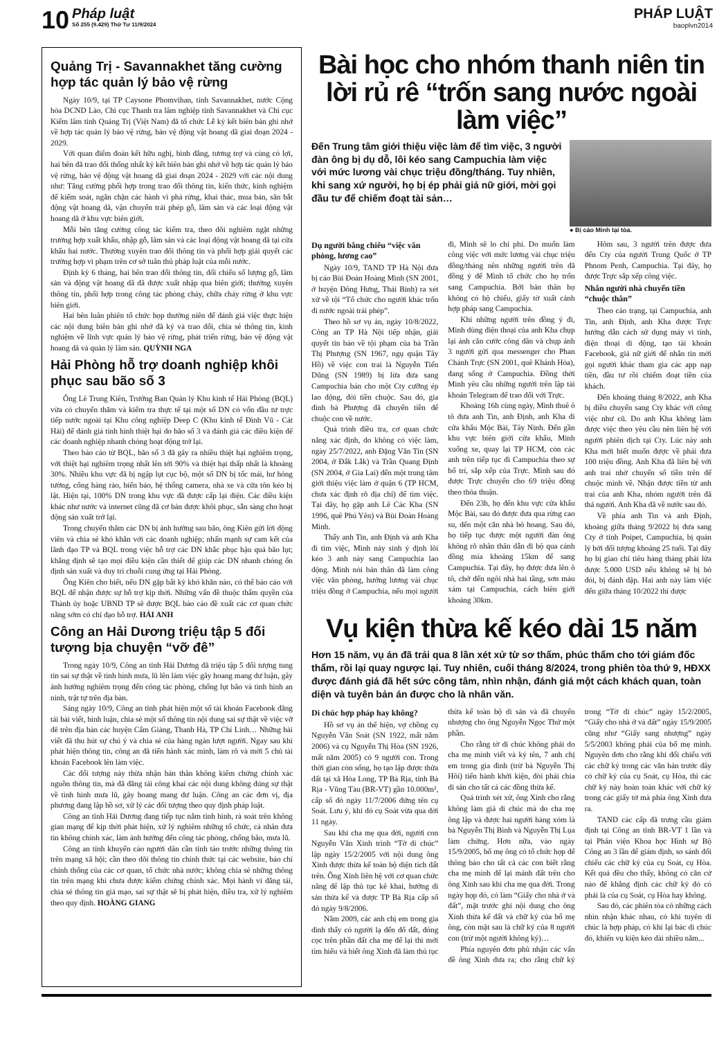10
Pháp luật
Số 255 (9.429) Thứ Tư 11/9/2024
PHÁP LUẬT
baoplvn2014
Quảng Trị - Savannakhet tăng cường hợp tác quản lý bảo vệ rừng
Ngày 10/9, tại TP Caysone Phomvihan, tỉnh Savannakhet, nước Cộng hòa DCND Lào, Chi cục Thanh tra lâm nghiệp tỉnh Savannakhet và Chi cục Kiểm lâm tỉnh Quảng Trị (Việt Nam) đã tổ chức Lễ ký kết biên bản ghi nhớ về hợp tác quản lý bảo vệ rừng, bảo vệ động vật hoang dã giai đoạn 2024 - 2029.
Với quan điểm đoàn kết hữu nghị, bình đẳng, tương trợ và cùng có lợi, hai bên đã trao đổi thống nhất ký kết biên bản ghi nhớ về hợp tác quản lý bảo vệ rừng, bảo vệ động vật hoang dã giai đoạn 2024 - 2029 với các nội dung như: Tăng cường phối hợp trong trao đổi thông tin, kiến thức, kinh nghiệm để kiểm soát, ngăn chặn các hành vi phá rừng, khai thác, mua bán, săn bắt động vật hoang dã, vận chuyển trái phép gỗ, lâm sản và các loại động vật hoang dã ở khu vực biên giới.
Mỗi bên tăng cường công tác kiểm tra, theo dõi nghiêm ngặt những trường hợp xuất khẩu, nhập gỗ, lâm sản và các loại động vật hoang dã tại cửa khẩu hai nước. Thường xuyên trao đổi thông tin và phối hợp giải quyết các trường hợp vi phạm trên cơ sở tuân thủ pháp luật của mỗi nước.
Định kỳ 6 tháng, hai bên trao đổi thông tin, đối chiếu số lượng gỗ, lâm sản và động vật hoang dã đã được xuất nhập qua biên giới; thường xuyên thông tin, phối hợp trong công tác phòng cháy, chữa cháy rừng ở khu vực biên giới.
Hai bên luân phiên tổ chức họp thường niên để đánh giá việc thực hiện các nội dung biên bản ghi nhớ đã ký và trao đổi, chia sẻ thông tin, kinh nghiệm về lĩnh vực quản lý bảo vệ rừng, phát triển rừng, bảo vệ động vật hoang dã và quản lý lâm sản. QUỲNH NGA
Hải Phòng hỗ trợ doanh nghiệp khôi phục sau bão số 3
Ông Lê Trung Kiên, Trưởng Ban Quản lý Khu kinh tế Hải Phòng (BQL) vừa có chuyến thăm và kiểm tra thực tế tại một số DN có vốn đầu tư trực tiếp nước ngoài tại Khu công nghiệp Deep C (Khu kinh tế Đình Vũ - Cát Hải) để đánh giá tình hình thiệt hại do bão số 3 và đánh giá các điều kiện để các doanh nghiệp nhanh chóng hoạt động trở lại.
Theo báo cáo từ BQL, bão số 3 đã gây ra nhiều thiệt hại nghiêm trọng, với thiệt hại nghiêm trọng nhất lên tới 90% và thiệt hại thấp nhất là khoảng 30%. Nhiều khu vực đã bị ngập lụt cục bộ, một số DN bị tốc mái, hư hỏng tường, cổng hàng rào, biển báo, hệ thống camera, nhà xe và cửa tôn kéo bị lật. Hiện tại, 100% DN trong khu vực đã được cấp lại điện. Các điều kiện khác như nước và internet cũng đã cơ bản được khôi phục, sẵn sàng cho hoạt động sản xuất trở lại.
Trong chuyến thăm các DN bị ảnh hưởng sau bão, ông Kiên gửi lời động viên và chia sẻ khó khăn với các doanh nghiệp; nhấn mạnh sự cam kết của lãnh đạo TP và BQL trong việc hỗ trợ các DN khắc phục hậu quả bão lụt; khẳng định sẽ tạo mọi điều kiện cần thiết để giúp các DN nhanh chóng ổn định sản xuất và duy trì chuỗi cung ứng tại Hải Phòng.
Ông Kiên cho biết, nếu DN gặp bất kỳ khó khăn nào, có thể báo cáo với BQL để nhận được sự hỗ trợ kịp thời. Những vấn đề thuộc thẩm quyền của Thành ủy hoặc UBND TP sẽ được BQL báo cáo đề xuất các cơ quan chức năng sớm có chỉ đạo hỗ trợ. HẢI ANH
Công an Hải Dương triệu tập 5 đối tượng bịa chuyện “vỡ đê”
Trong ngày 10/9, Công an tỉnh Hải Dương đã triệu tập 5 đối tượng tung tin sai sự thật về tình hình mưa, lũ lên làm việc gây hoang mang dư luận, gây ảnh hưởng nghiêm trọng đến công tác phòng, chống lụt bão và tình hình an ninh, trật tự trên địa bàn.
Sáng ngày 10/9, Công an tỉnh phát hiện một số tài khoản Facebook đăng tải bài viết, bình luận, chia sẻ một số thông tin nội dung sai sự thật về việc vỡ đê trên địa bàn các huyện Cẩm Giàng, Thanh Hà, TP Chí Linh… Những bài viết đã thu hút sự chú ý và chia sẻ của hàng ngàn lượt người. Ngay sau khi phát hiện thông tin, công an đã tiến hành xác minh, làm rõ và mời 5 chủ tài khoản Facebook lên làm việc.
Các đối tượng này thừa nhận bản thân không kiểm chứng chính xác nguồn thông tin, mà đã đăng tải công khai các nội dung không đúng sự thật về tình hình mưa lũ, gây hoang mang dư luận. Công an các đơn vị, địa phương đang lập hồ sơ, xử lý các đối tượng theo quy định pháp luật.
Công an tỉnh Hải Dương đang tiếp tục nắm tình hình, rà soát trên không gian mạng để kịp thời phát hiện, xử lý nghiêm những tổ chức, cá nhân đưa tin không chính xác, làm ảnh hưởng đến công tác phòng, chống bão, mưa lũ.
Công an tỉnh khuyến cáo người dân cần tỉnh táo trước những thông tin trên mạng xã hội; cần theo dõi thông tin chính thức tại các website, báo chí chính thống của các cơ quan, tổ chức nhà nước; không chia sẻ những thông tin trên mạng khi chưa được kiểm chứng chính xác. Mọi hành vi đăng tải, chia sẻ thông tin giả mạo, sai sự thật sẽ bị phát hiện, điều tra, xử lý nghiêm theo quy định. HOÀNG GIANG
Bài học cho nhóm thanh niên tin lời rủ rê “trốn sang nước ngoài làm việc”
Đến Trung tâm giới thiệu việc làm để tìm việc, 3 người đàn ông bị dụ dỗ, lôi kéo sang Campuchia làm việc với mức lương vài chục triệu đồng/tháng. Tuy nhiên, khi sang xứ người, họ bị ép phải giả nữ giới, mời gọi đầu tư để chiếm đoạt tài sản…
● Bị cáo Minh tại tòa.
Dụ người bằng chiêu “việc văn phòng, lương cao”
Ngày 10/9, TAND TP Hà Nội đưa bị cáo Bùi Đoàn Hoàng Minh (SN 2001, ở huyện Đông Hưng, Thái Bình) ra xét xử về tội “Tổ chức cho người khác trốn đi nước ngoài trái phép”.
Theo hồ sơ vụ án, ngày 10/8/2022, Công an TP Hà Nội tiếp nhận, giải quyết tin báo về tội phạm của bà Trần Thị Phượng (SN 1967, ngụ quận Tây Hồ) về việc con trai là Nguyễn Tiến Dũng (SN 1989) bị lừa đưa sang Campuchia bán cho một Cty cưỡng ép lao động, đòi tiền chuộc. Sau đó, gia đình bà Phượng đã chuyển tiền để chuộc con về nước.
Quá trình điều tra, cơ quan chức năng xác định, do không có việc làm, ngày 25/7/2022, anh Đặng Văn Tin (SN 2004, ở Đắk Lắk) và Trần Quang Định (SN 2004, ở Gia Lai) đến một trung tâm giới thiệu việc làm ở quận 6 (TP HCM, chưa xác định rõ địa chỉ) để tìm việc. Tại đây, họ gặp anh Lê Các Kha (SN 1996, quê Phú Yên) và Bùi Đoàn Hoàng Minh.
Thấy anh Tin, anh Định và anh Kha đi tìm việc, Minh nảy sinh ý định lôi kéo 3 anh này sang Campuchia lao động. Minh nói bản thân đã làm công việc văn phòng, hưởng lương vài chục triệu đồng ở Campuchia, nếu mọi người đi, Minh sẽ lo chi phí. Do muốn làm công việc với mức lương vài chục triệu đồng/tháng nên những người trên đã đồng ý để Minh tổ chức cho họ trốn sang Campuchia. Bởi bản thân họ không có hộ chiếu, giấy tờ xuất cảnh hợp pháp sang Campuchia.
Khi những người trên đồng ý đi, Minh dùng điện thoại của anh Kha chụp lại ảnh căn cước công dân và chụp ảnh 3 người gửi qua messenger cho Phan Chánh Trực (SN 2001, quê Khánh Hòa), đang sống ở Campuchia. Đồng thời Minh yêu cầu những người trên lập tài khoản Telegram để trao đổi với Trực.
Khoảng 16h cùng ngày, Minh thuê ô tô đưa anh Tin, anh Định, anh Kha đi cửa khẩu Mộc Bài, Tây Ninh. Đến gần khu vực biên giới cửa khẩu, Minh xuống xe, quay lại TP HCM, còn các anh trên tiếp tục đi Campuchia theo sự bố trí, sắp xếp của Trực. Minh sau đó được Trực chuyển cho 69 triệu đồng theo thỏa thuận.
Đến 23h, họ đến khu vực cửa khẩu Mộc Bài, sau đó được đưa qua rừng cao su, đến một căn nhà bỏ hoang. Sau đó, họ tiếp tục được một người đàn ông không rõ nhân thân dẫn đi bộ qua cánh đồng mía khoảng 15km để sang Campuchia. Tại đây, họ được đưa lên ô tô, chở đến ngôi nhà hai tầng, sơn màu xám tại Campuchia, cách biên giới khoảng 30km.
Hôm sau, 3 người trên được đưa đến Cty của người Trung Quốc ở TP Phnom Penh, Campuchia. Tại đây, họ được Trực sắp xếp công việc.
Nhắn người nhà chuyển tiền “chuộc thân”
Theo cáo trạng, tại Campuchia, anh Tin, anh Định, anh Kha được Trực hướng dẫn cách sử dụng máy vi tính, điện thoại di động, tạo tài khoản Facebook, giả nữ giới để nhắn tin mời gọi người khác tham gia các app nạp tiền, đầu tư rồi chiếm đoạt tiền của khách.
Đến khoảng tháng 8/2022, anh Kha bị điều chuyển sang Cty khác với công việc như cũ. Do anh Kha không làm được việc theo yêu cầu nên liên hệ với người phiên dịch tại Cty. Lúc này anh Kha mới biết muốn được về phải đưa 100 triệu đồng. Anh Kha đã liên hệ với anh trai nhờ chuyển số tiền trên để chuộc mình về. Nhận được tiền từ anh trai của anh Kha, nhóm người trên đã thả người. Anh Kha đã về nước sau đó.
Về phía anh Tin và anh Định, khoảng giữa tháng 9/2022 bị đưa sang Cty ở tỉnh Poipet, Campuchia, bị quản lý bởi đối tượng khoảng 25 tuổi. Tại đây họ bị giao chỉ tiêu hàng tháng phải lừa được 5.000 USD nếu không sẽ bị bỏ đói, bị đánh đập. Hai anh này làm việc đến giữa tháng 10/2022 thì được
Vụ kiện thừa kế kéo dài 15 năm
Hơn 15 năm, vụ án đã trải qua 8 lần xét xử từ sơ thẩm, phúc thẩm cho tới giám đốc thẩm, rồi lại quay ngược lại. Tuy nhiên, cuối tháng 8/2024, trong phiên tòa thứ 9, HĐXX được đánh giá đã hết sức công tâm, nhìn nhận, đánh giá một cách khách quan, toàn diện và tuyên bản án được cho là nhân văn.
Di chúc hợp pháp hay không?
Hồ sơ vụ án thể hiện, vợ chồng cụ Nguyễn Văn Soát (SN 1922, mất năm 2006) và cụ Nguyễn Thị Hòa (SN 1926, mất năm 2005) có 9 người con. Trong thời gian còn sống, họ tạo lập được thửa đất tại xã Hòa Long, TP Bà Rịa, tỉnh Bà Rịa - Vũng Tàu (BR-VT) gần 10.000m², cấp sổ đỏ ngày 11/7/2006 đứng tên cụ Soát. Lưu ý, khi đó cụ Soát vừa qua đời 11 ngày.
Sau khi cha mẹ qua đời, người con Nguyễn Văn Xinh trình “Tờ di chúc” lập ngày 15/2/2005 với nội dung ông Xinh được thừa kế toàn bộ diện tích đất trên. Ông Xinh liên hệ với cơ quan chức năng để lập thủ tục kê khai, hưởng di sản thừa kế và được TP Bà Rịa cấp sổ đỏ ngày 9/8/2006.
Năm 2009, các anh chị em trong gia đình thấy có người lạ đến đổ đất, đóng cọc trên phần đất cha mẹ để lại thì mới tìm hiểu và biết ông Xinh đã làm thủ tục thừa kế toàn bộ di sản và đã chuyển nhượng cho ông Nguyễn Ngọc Thứ một phần.
Cho rằng tờ di chúc không phải do cha mẹ mình viết và ký tên, 7 anh chị em trong gia đình (trừ bà Nguyễn Thị Hôi) tiến hành khởi kiện, đòi phải chia di sản cho tất cả các đồng thừa kế.
Quá trình xét xử, ông Xinh cho rằng không làm giả di chúc mà do cha mẹ ông lập và được hai người hàng xóm là bà Nguyễn Thị Bình và Nguyễn Thị Lụa làm chứng. Hơn nữa, vào ngày 15/9/2005, bố mẹ ông có tổ chức họp để thông báo cho tất cả các con biết rằng cha mẹ mình để lại mảnh đất trên cho ông Xinh sau khi cha mẹ qua đời. Trong ngày họp đó, có làm “Giấy cho nhà ở và đất”, mặt trước ghi nội dung cho ông Xinh thừa kế đất và chữ ký của bố mẹ ông, còn mặt sau là chữ ký của 8 người con (trừ một người không ký)…
Phía nguyên đơn phủ nhận các vấn đề ông Xinh đưa ra; cho rằng chữ ký trong “Tờ di chúc” ngày 15/2/2005, “Giấy cho nhà ở và đất” ngày 15/9/2005 cũng như “Giấy sang nhượng” ngày 5/5/2003 không phải của bố mẹ mình. Nguyên đơn cho rằng khi đối chiếu với các chữ ký trong các văn bản trước đây có chữ ký của cụ Soát, cụ Hòa, thì các chữ ký này hoàn toàn khác với chữ ký trong các giấy tờ mà phía ông Xinh đưa ra.
TAND các cấp đã trưng cầu giám định tại Công an tỉnh BR-VT 1 lần và tại Phân viện Khoa học Hình sự Bộ Công an 3 lần để giám định, so sánh đối chiếu các chữ ký của cụ Soát, cụ Hòa. Kết quả đều cho thấy, không có căn cứ nào để khẳng định các chữ ký đó có phải là của cụ Soát, cụ Hòa hay không.
Sau đó, các phiên tòa có những cách nhìn nhận khác nhau, có khi tuyên di chúc là hợp pháp, có khi lại bác di chúc đó, khiến vụ kiện kéo dài nhiều năm...